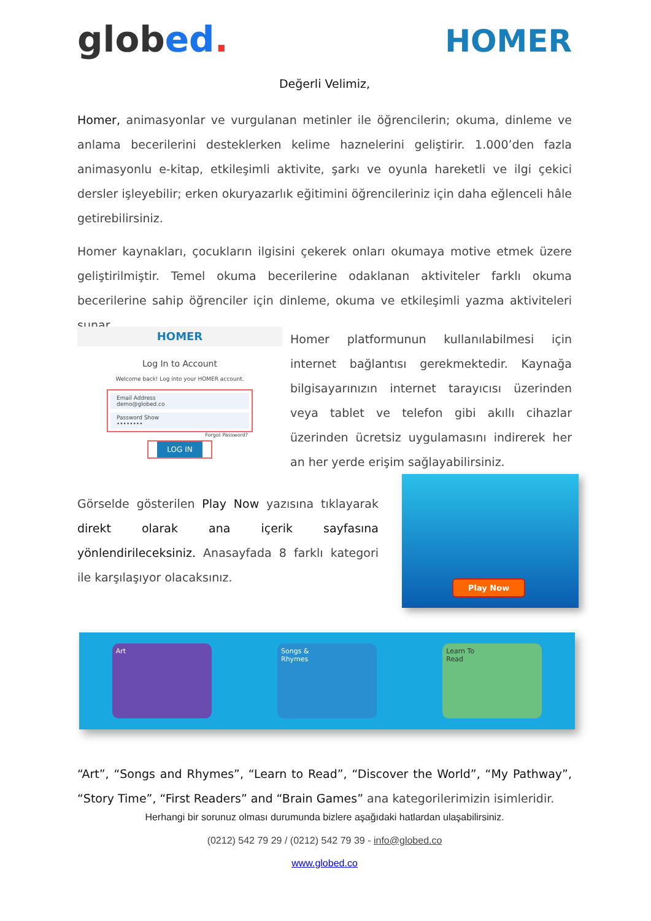globed.
HOMER
Değerli Velimiz,
Homer, animasyonlar ve vurgulanan metinler ile öğrencilerin; okuma, dinleme ve anlama becerilerini desteklerken kelime haznelerini geliştirir. 1.000’den fazla animasyonlu e-kitap, etkileşimli aktivite, şarkı ve oyunla hareketli ve ilgi çekici dersler işleyebilir; erken okuryazarlık eğitimini öğrencileriniz için daha eğlenceli hâle getirebilirsiniz.
Homer kaynakları, çocukların ilgisini çekerek onları okumaya motive etmek üzere geliştirilmiştir. Temel okuma becerilerine odaklanan aktiviteler farklı okuma becerilerine sahip öğrenciler için dinleme, okuma ve etkileşimli yazma aktiviteleri sunar.
HOMER
Log In to Account
Welcome back! Log into your HOMER account.
Email Address
demo@globed.co
Password Show
••••••••
Forgot Password?
LOG IN
Homer platformunun kullanılabilmesi için internet bağlantısı gerekmektedir. Kaynağa bilgisayarınızın internet tarayıcısı üzerinden veya tablet ve telefon gibi akıllı cihazlar üzerinden ücretsiz uygulamasını indirerek her an her yerde erişim sağlayabilirsiniz.
Görselde gösterilen Play Now yazısına tıklayarak direkt olarak ana içerik sayfasına yönlendirileceksiniz. Anasayfada 8 farklı kategori ile karşılaşıyor olacaksınız.
Play Now
Art
Songs &
Rhymes
Learn To
Read
“Art”, “Songs and Rhymes”, “Learn to Read”, “Discover the World”, “My Pathway”, “Story Time”, “First Readers” and “Brain Games” ana kategorilerimizin isimleridir.
Herhangi bir sorunuz olması durumunda bizlere aşağıdaki hatlardan ulaşabilirsiniz.
(0212) 542 79 29 / (0212) 542 79 39 - info@globed.co
www.globed.co